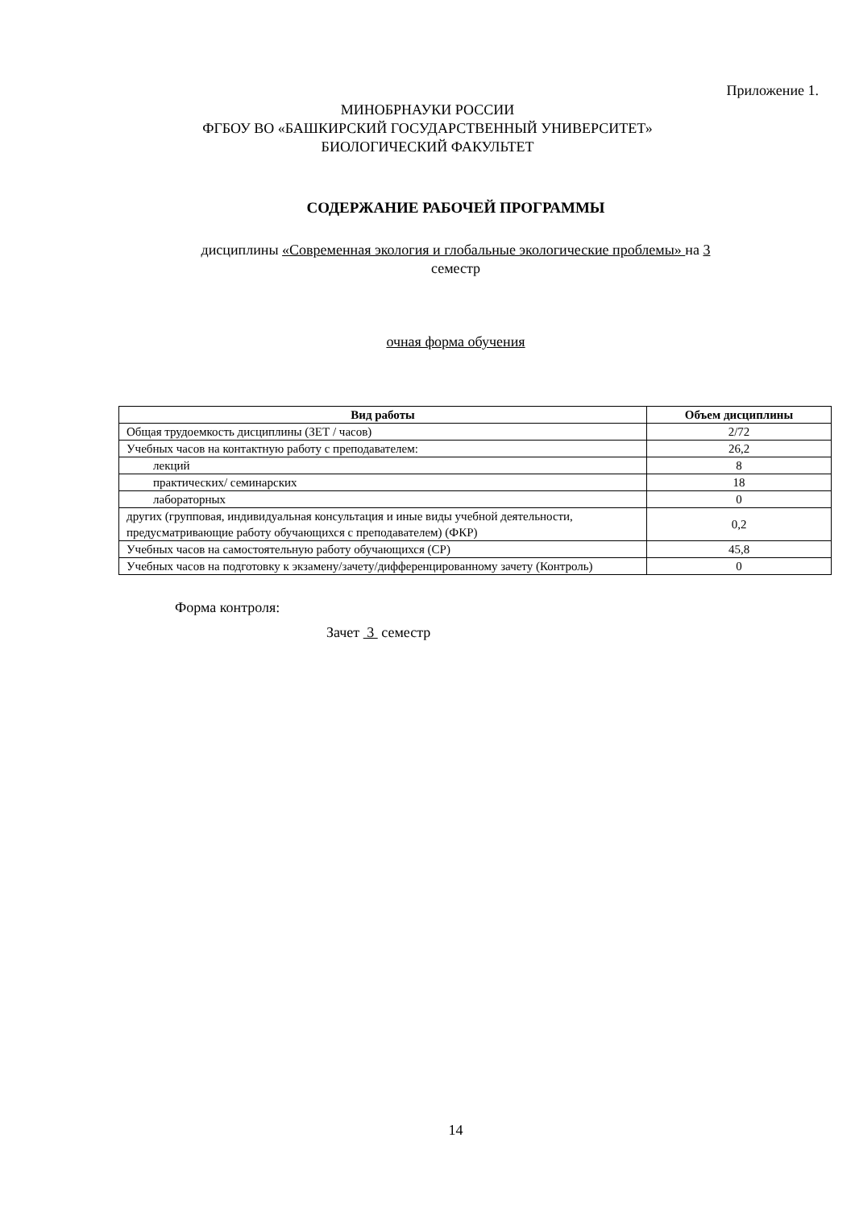Приложение 1.
МИНОБРНАУКИ РОССИИ
ФГБОУ ВО «БАШКИРСКИЙ ГОСУДАРСТВЕННЫЙ УНИВЕРСИТЕТ»
БИОЛОГИЧЕСКИЙ ФАКУЛЬТЕТ
СОДЕРЖАНИЕ РАБОЧЕЙ ПРОГРАММЫ
дисциплины «Современная экология и глобальные экологические проблемы» на 3
семестр
очная форма обучения
| Вид работы | Объем дисциплины |
| --- | --- |
| Общая трудоемкость дисциплины (ЗЕТ / часов) | 2/72 |
| Учебных часов на контактную работу с преподавателем: | 26,2 |
| лекций | 8 |
| практических/ семинарских | 18 |
| лабораторных | 0 |
| других (групповая, индивидуальная консультация и иные виды учебной деятельности, предусматривающие работу обучающихся с преподавателем) (ФКР) | 0,2 |
| Учебных часов на самостоятельную работу обучающихся (СР) | 45,8 |
| Учебных часов на подготовку к экзамену/зачету/дифференцированному зачету (Контроль) | 0 |
Форма контроля:
Зачет 3 семестр
14